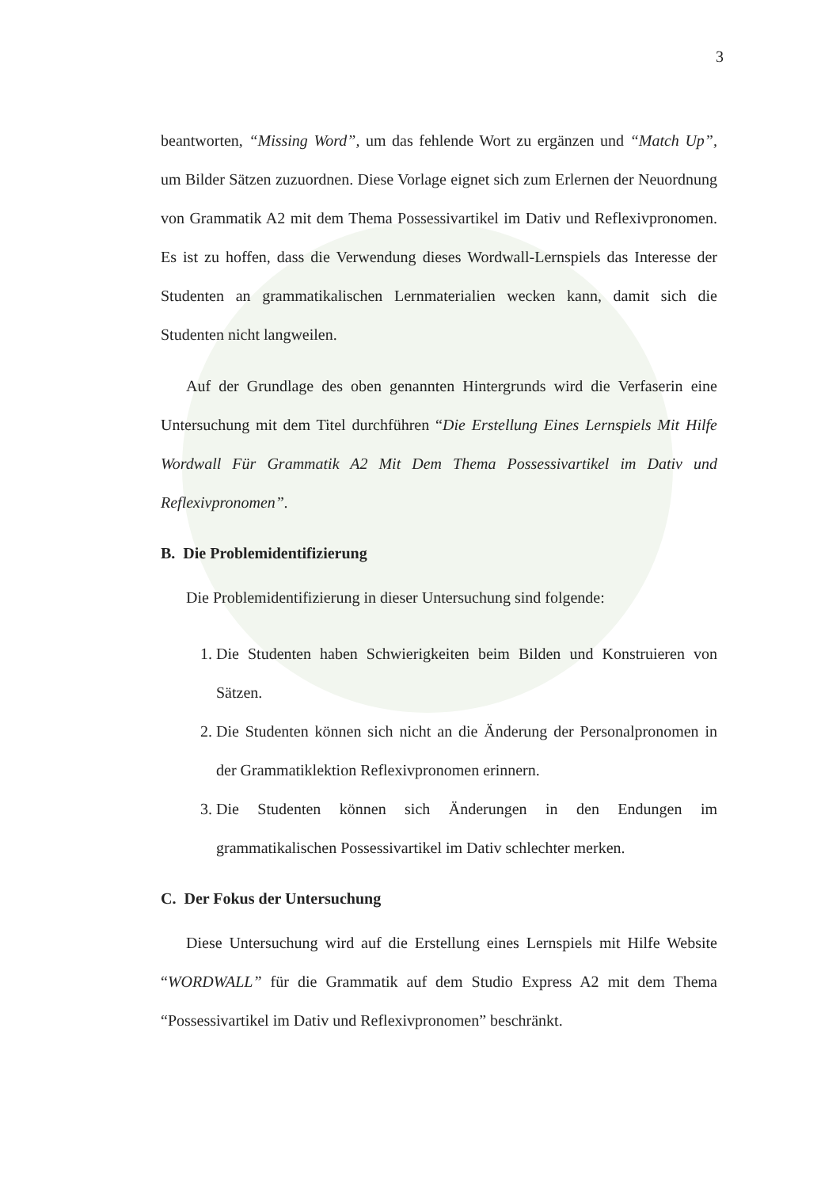3
beantworten, “Missing Word”, um das fehlende Wort zu ergänzen und “Match Up”, um Bilder Sätzen zuzuordnen. Diese Vorlage eignet sich zum Erlernen der Neuordnung von Grammatik A2 mit dem Thema Possessivartikel im Dativ und Reflexivpronomen. Es ist zu hoffen, dass die Verwendung dieses Wordwall-Lernspiels das Interesse der Studenten an grammatikalischen Lernmaterialien wecken kann, damit sich die Studenten nicht langweilen.
Auf der Grundlage des oben genannten Hintergrunds wird die Verfaserin eine Untersuchung mit dem Titel durchführen “Die Erstellung Eines Lernspiels Mit Hilfe Wordwall Für Grammatik A2 Mit Dem Thema Possessivartikel im Dativ und Reflexivpronomen”.
B. Die Problemidentifizierung
Die Problemidentifizierung in dieser Untersuchung sind folgende:
1. Die Studenten haben Schwierigkeiten beim Bilden und Konstruieren von Sätzen.
2. Die Studenten können sich nicht an die Änderung der Personalpronomen in der Grammatiklektion Reflexivpronomen erinnern.
3. Die Studenten können sich Änderungen in den Endungen im grammatikalischen Possessivartikel im Dativ schlechter merken.
C. Der Fokus der Untersuchung
Diese Untersuchung wird auf die Erstellung eines Lernspiels mit Hilfe Website “WORDWALL” für die Grammatik auf dem Studio Express A2 mit dem Thema “Possessivartikel im Dativ und Reflexivpronomen” beschränkt.